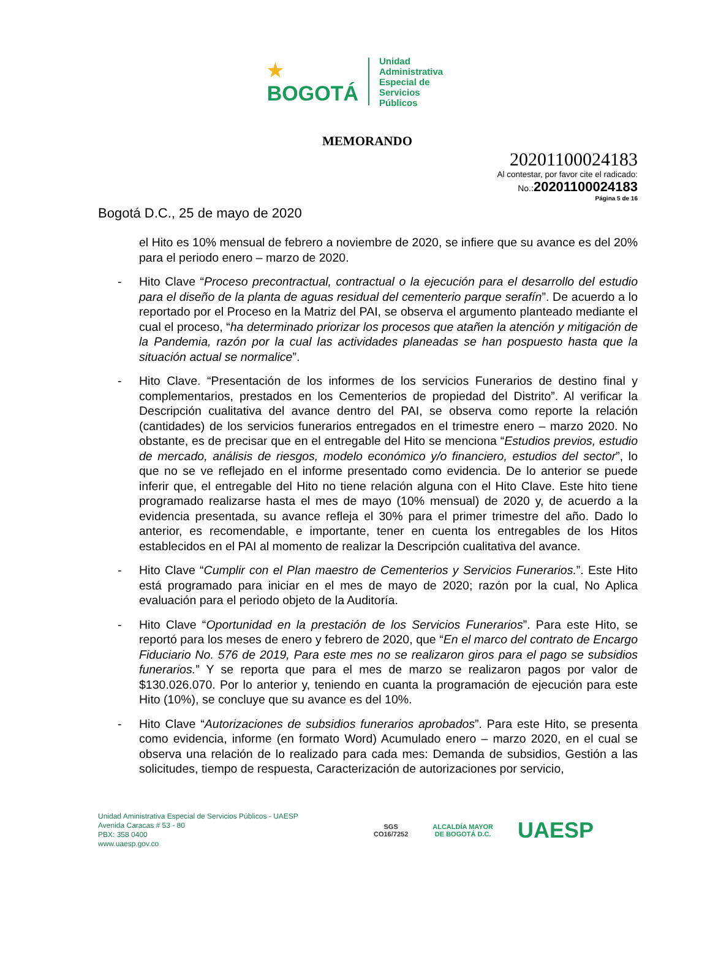★
BOGOTÁ
Unidad
Administrativa
Especial de
Servicios
Públicos
MEMORANDO
20201100024183
Al contestar, por favor cite el radicado:
No.:20201100024183
Página 5 de 16
Bogotá D.C., 25 de mayo de 2020
el Hito es 10% mensual de febrero a noviembre de 2020, se infiere que su avance es del 20% para el periodo enero – marzo de 2020.
- Hito Clave “Proceso precontractual, contractual o la ejecución para el desarrollo del estudio para el diseño de la planta de aguas residual del cementerio parque serafín”. De acuerdo a lo reportado por el Proceso en la Matriz del PAI, se observa el argumento planteado mediante el cual el proceso, “ha determinado priorizar los procesos que atañen la atención y mitigación de la Pandemia, razón por la cual las actividades planeadas se han pospuesto hasta que la situación actual se normalice”.
- Hito Clave. “Presentación de los informes de los servicios Funerarios de destino final y complementarios, prestados en los Cementerios de propiedad del Distrito”. Al verificar la Descripción cualitativa del avance dentro del PAI, se observa como reporte la relación (cantidades) de los servicios funerarios entregados en el trimestre enero – marzo 2020. No obstante, es de precisar que en el entregable del Hito se menciona “Estudios previos, estudio de mercado, análisis de riesgos, modelo económico y/o financiero, estudios del sector”, lo que no se ve reflejado en el informe presentado como evidencia. De lo anterior se puede inferir que, el entregable del Hito no tiene relación alguna con el Hito Clave. Este hito tiene programado realizarse hasta el mes de mayo (10% mensual) de 2020 y, de acuerdo a la evidencia presentada, su avance refleja el 30% para el primer trimestre del año. Dado lo anterior, es recomendable, e importante, tener en cuenta los entregables de los Hitos establecidos en el PAI al momento de realizar la Descripción cualitativa del avance.
- Hito Clave “Cumplir con el Plan maestro de Cementerios y Servicios Funerarios.”. Este Hito está programado para iniciar en el mes de mayo de 2020; razón por la cual, No Aplica evaluación para el periodo objeto de la Auditoría.
- Hito Clave “Oportunidad en la prestación de los Servicios Funerarios”. Para este Hito, se reportó para los meses de enero y febrero de 2020, que “En el marco del contrato de Encargo Fiduciario No. 576 de 2019, Para este mes no se realizaron giros para el pago se subsidios funerarios.” Y se reporta que para el mes de marzo se realizaron pagos por valor de $130.026.070. Por lo anterior y, teniendo en cuanta la programación de ejecución para este Hito (10%), se concluye que su avance es del 10%.
- Hito Clave “Autorizaciones de subsidios funerarios aprobados”. Para este Hito, se presenta como evidencia, informe (en formato Word) Acumulado enero – marzo 2020, en el cual se observa una relación de lo realizado para cada mes: Demanda de subsidios, Gestión a las solicitudes, tiempo de respuesta, Caracterización de autorizaciones por servicio,
Unidad Aministrativa Especial de Servicios Públicos - UAESP
Avenida Caracas # 53 - 80
PBX: 358 0400
www.uaesp.gov.co
SGS
CO16/7252
ALCALDÍA MAYOR
DE BOGOTÁ D.C.
UAESP